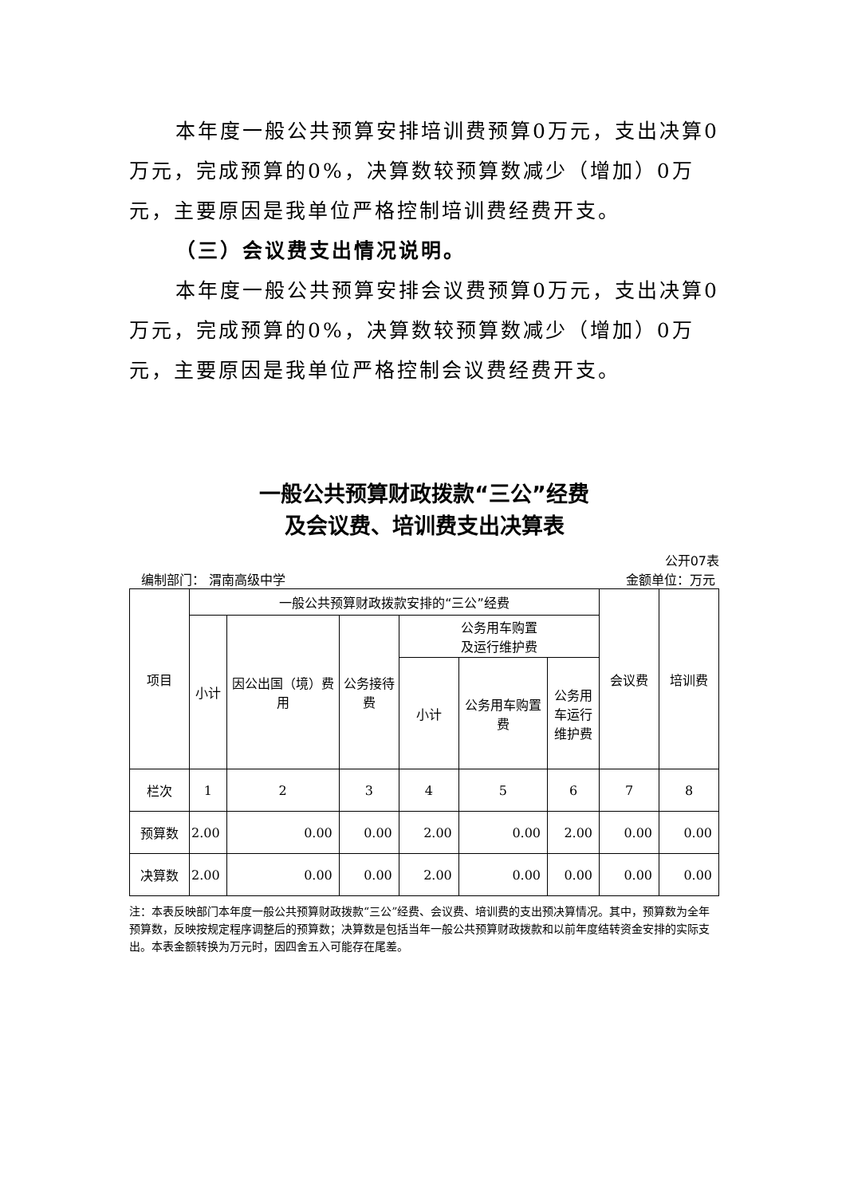本年度一般公共预算安排培训费预算0万元，支出决算0万元，完成预算的0%，决算数较预算数减少（增加）0万元，主要原因是我单位严格控制培训费经费开支。
（三）会议费支出情况说明。
本年度一般公共预算安排会议费预算0万元，支出决算0万元，完成预算的0%，决算数较预算数减少（增加）0万元，主要原因是我单位严格控制会议费经费开支。
一般公共预算财政拨款“三公”经费
及会议费、培训费支出决算表
公开07表
编制部门： 渭南高级中学 金额单位：万元
| 项目 | 一般公共预算财政拨款安排的“三公”经费 | | | | | | 会议费 | 培训费 |
| | 小计 | 因公出国（境）费用 | 公务接待费 | 公务用车购置 及运行维护费 | | | | |
| | | | | 小计 | 公务用车购置费 | 公务用车运行维护费 | | |
| 栏次 | 1 | 2 | 3 | 4 | 5 | 6 | 7 | 8 |
| 预算数 | 2.00 | 0.00 | 0.00 | 2.00 | 0.00 | 2.00 | 0.00 | 0.00 |
| 决算数 | 2.00 | 0.00 | 0.00 | 2.00 | 0.00 | 0.00 | 0.00 | 0.00 |
注：本表反映部门本年度一般公共预算财政拨款“三公”经费、会议费、培训费的支出预决算情况。其中，预算数为全年预算数，反映按规定程序调整后的预算数；决算数是包括当年一般公共预算财政拨款和以前年度结转资金安排的实际支出。本表金额转换为万元时，因四舍五入可能存在尾差。